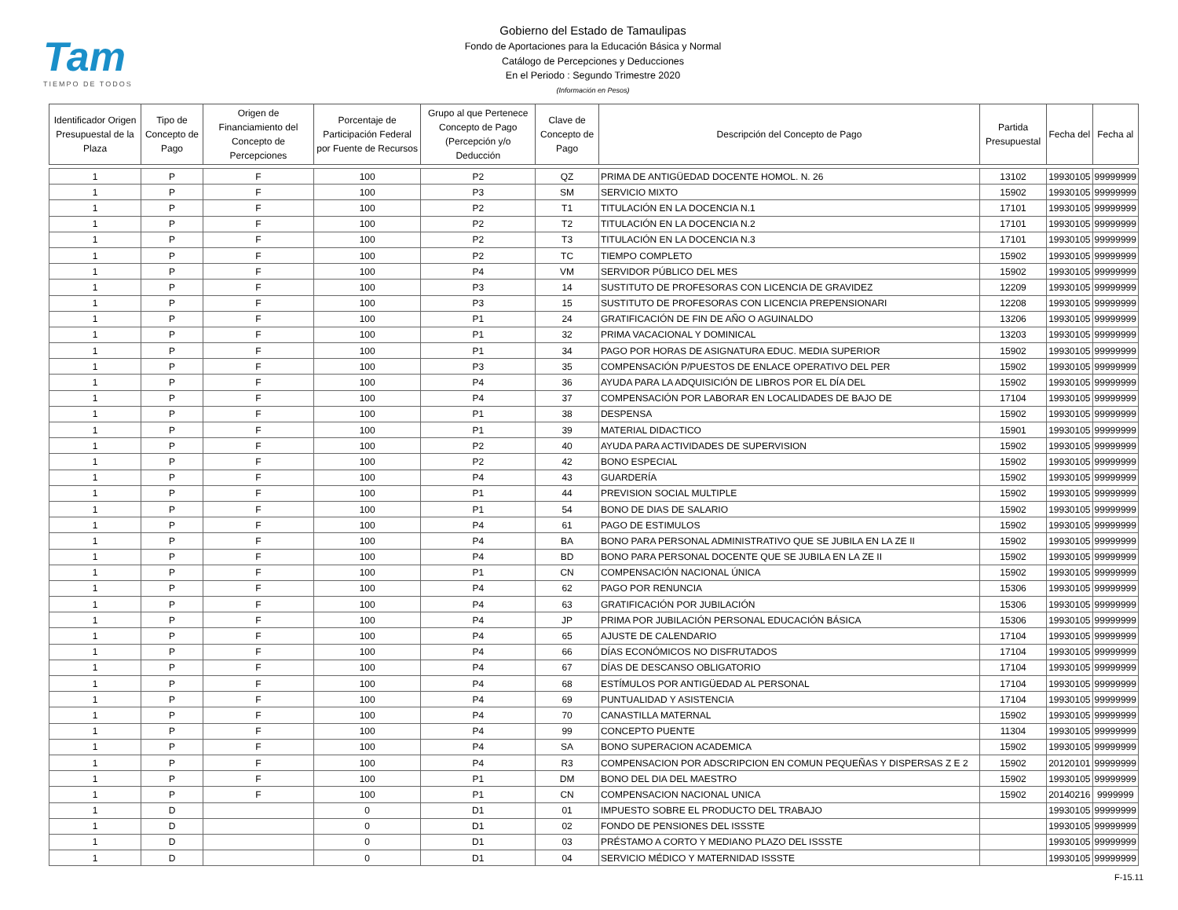Tam
TIEMPO DE TODOS
Gobierno del Estado de Tamaulipas
Fondo de Aportaciones para la Educación Básica y Normal
Catálogo de Percepciones y Deducciones
En el Periodo : Segundo Trimestre 2020
(Información en Pesos)
| Identificador Origen Presupuestal de la Plaza | Tipo de Concepto de Pago | Origen de Financiamiento del Concepto de Percepciones | Porcentaje de Participación Federal por Fuente de Recursos | Grupo al que Pertenece Concepto de Pago (Percepción y/o Deducción | Clave de Concepto de Pago | Descripción del Concepto de Pago | Partida Presupuestal | Fecha del | Fecha al |
| --- | --- | --- | --- | --- | --- | --- | --- | --- | --- |
| 1 | P | F | 100 | P2 | QZ | PRIMA DE ANTIGÜEDAD DOCENTE HOMOL. N. 26 | 13102 | 19930105 | 99999999 |
| 1 | P | F | 100 | P3 | SM | SERVICIO MIXTO | 15902 | 19930105 | 99999999 |
| 1 | P | F | 100 | P2 | T1 | TITULACIÓN EN LA DOCENCIA N.1 | 17101 | 19930105 | 99999999 |
| 1 | P | F | 100 | P2 | T2 | TITULACIÓN EN LA DOCENCIA N.2 | 17101 | 19930105 | 99999999 |
| 1 | P | F | 100 | P2 | T3 | TITULACIÓN EN LA DOCENCIA N.3 | 17101 | 19930105 | 99999999 |
| 1 | P | F | 100 | P2 | TC | TIEMPO COMPLETO | 15902 | 19930105 | 99999999 |
| 1 | P | F | 100 | P4 | VM | SERVIDOR PÚBLICO DEL MES | 15902 | 19930105 | 99999999 |
| 1 | P | F | 100 | P3 | 14 | SUSTITUTO DE PROFESORAS CON LICENCIA DE GRAVIDEZ | 12209 | 19930105 | 99999999 |
| 1 | P | F | 100 | P3 | 15 | SUSTITUTO DE PROFESORAS CON LICENCIA PREPENSIONARI | 12208 | 19930105 | 99999999 |
| 1 | P | F | 100 | P1 | 24 | GRATIFICACIÓN DE FIN DE AÑO O AGUINALDO | 13206 | 19930105 | 99999999 |
| 1 | P | F | 100 | P1 | 32 | PRIMA VACACIONAL Y DOMINICAL | 13203 | 19930105 | 99999999 |
| 1 | P | F | 100 | P1 | 34 | PAGO POR HORAS DE ASIGNATURA EDUC. MEDIA SUPERIOR | 15902 | 19930105 | 99999999 |
| 1 | P | F | 100 | P3 | 35 | COMPENSACIÓN P/PUESTOS DE ENLACE OPERATIVO DEL PER | 15902 | 19930105 | 99999999 |
| 1 | P | F | 100 | P4 | 36 | AYUDA PARA LA ADQUISICIÓN DE LIBROS POR EL DÍA DEL | 15902 | 19930105 | 99999999 |
| 1 | P | F | 100 | P4 | 37 | COMPENSACIÓN POR LABORAR EN LOCALIDADES DE BAJO DE | 17104 | 19930105 | 99999999 |
| 1 | P | F | 100 | P1 | 38 | DESPENSA | 15902 | 19930105 | 99999999 |
| 1 | P | F | 100 | P1 | 39 | MATERIAL DIDACTICO | 15901 | 19930105 | 99999999 |
| 1 | P | F | 100 | P2 | 40 | AYUDA PARA ACTIVIDADES DE SUPERVISION | 15902 | 19930105 | 99999999 |
| 1 | P | F | 100 | P2 | 42 | BONO ESPECIAL | 15902 | 19930105 | 99999999 |
| 1 | P | F | 100 | P4 | 43 | GUARDERÍA | 15902 | 19930105 | 99999999 |
| 1 | P | F | 100 | P1 | 44 | PREVISION SOCIAL MULTIPLE | 15902 | 19930105 | 99999999 |
| 1 | P | F | 100 | P1 | 54 | BONO DE DIAS DE SALARIO | 15902 | 19930105 | 99999999 |
| 1 | P | F | 100 | P4 | 61 | PAGO DE ESTIMULOS | 15902 | 19930105 | 99999999 |
| 1 | P | F | 100 | P4 | BA | BONO PARA PERSONAL ADMINISTRATIVO QUE SE JUBILA EN LA ZE II | 15902 | 19930105 | 99999999 |
| 1 | P | F | 100 | P4 | BD | BONO PARA PERSONAL DOCENTE QUE SE JUBILA EN LA ZE II | 15902 | 19930105 | 99999999 |
| 1 | P | F | 100 | P1 | CN | COMPENSACIÓN NACIONAL ÚNICA | 15902 | 19930105 | 99999999 |
| 1 | P | F | 100 | P4 | 62 | PAGO POR RENUNCIA | 15306 | 19930105 | 99999999 |
| 1 | P | F | 100 | P4 | 63 | GRATIFICACIÓN POR JUBILACIÓN | 15306 | 19930105 | 99999999 |
| 1 | P | F | 100 | P4 | JP | PRIMA POR JUBILACIÓN PERSONAL EDUCACIÓN BÁSICA | 15306 | 19930105 | 99999999 |
| 1 | P | F | 100 | P4 | 65 | AJUSTE DE CALENDARIO | 17104 | 19930105 | 99999999 |
| 1 | P | F | 100 | P4 | 66 | DÍAS ECONÓMICOS NO DISFRUTADOS | 17104 | 19930105 | 99999999 |
| 1 | P | F | 100 | P4 | 67 | DÍAS DE DESCANSO OBLIGATORIO | 17104 | 19930105 | 99999999 |
| 1 | P | F | 100 | P4 | 68 | ESTÍMULOS POR ANTIGÜEDAD AL PERSONAL | 17104 | 19930105 | 99999999 |
| 1 | P | F | 100 | P4 | 69 | PUNTUALIDAD Y ASISTENCIA | 17104 | 19930105 | 99999999 |
| 1 | P | F | 100 | P4 | 70 | CANASTILLA MATERNAL | 15902 | 19930105 | 99999999 |
| 1 | P | F | 100 | P4 | 99 | CONCEPTO PUENTE | 11304 | 19930105 | 99999999 |
| 1 | P | F | 100 | P4 | SA | BONO SUPERACION ACADEMICA | 15902 | 19930105 | 99999999 |
| 1 | P | F | 100 | P4 | R3 | COMPENSACION POR ADSCRIPCION EN COMUN PEQUEÑAS Y DISPERSAS Z E 2 | 15902 | 20120101 | 99999999 |
| 1 | P | F | 100 | P1 | DM | BONO DEL DIA DEL MAESTRO | 15902 | 19930105 | 99999999 |
| 1 | P | F | 100 | P1 | CN | COMPENSACION NACIONAL UNICA | 15902 | 20140216 | 9999999 |
| 1 | D | | 0 | D1 | 01 | IMPUESTO SOBRE EL PRODUCTO DEL TRABAJO | | 19930105 | 99999999 |
| 1 | D | | 0 | D1 | 02 | FONDO DE PENSIONES DEL ISSSTE | | 19930105 | 99999999 |
| 1 | D | | 0 | D1 | 03 | PRÉSTAMO A CORTO Y MEDIANO PLAZO DEL ISSSTE | | 19930105 | 99999999 |
| 1 | D | | 0 | D1 | 04 | SERVICIO MÉDICO Y MATERNIDAD ISSSTE | | 19930105 | 99999999 |
F-15.11